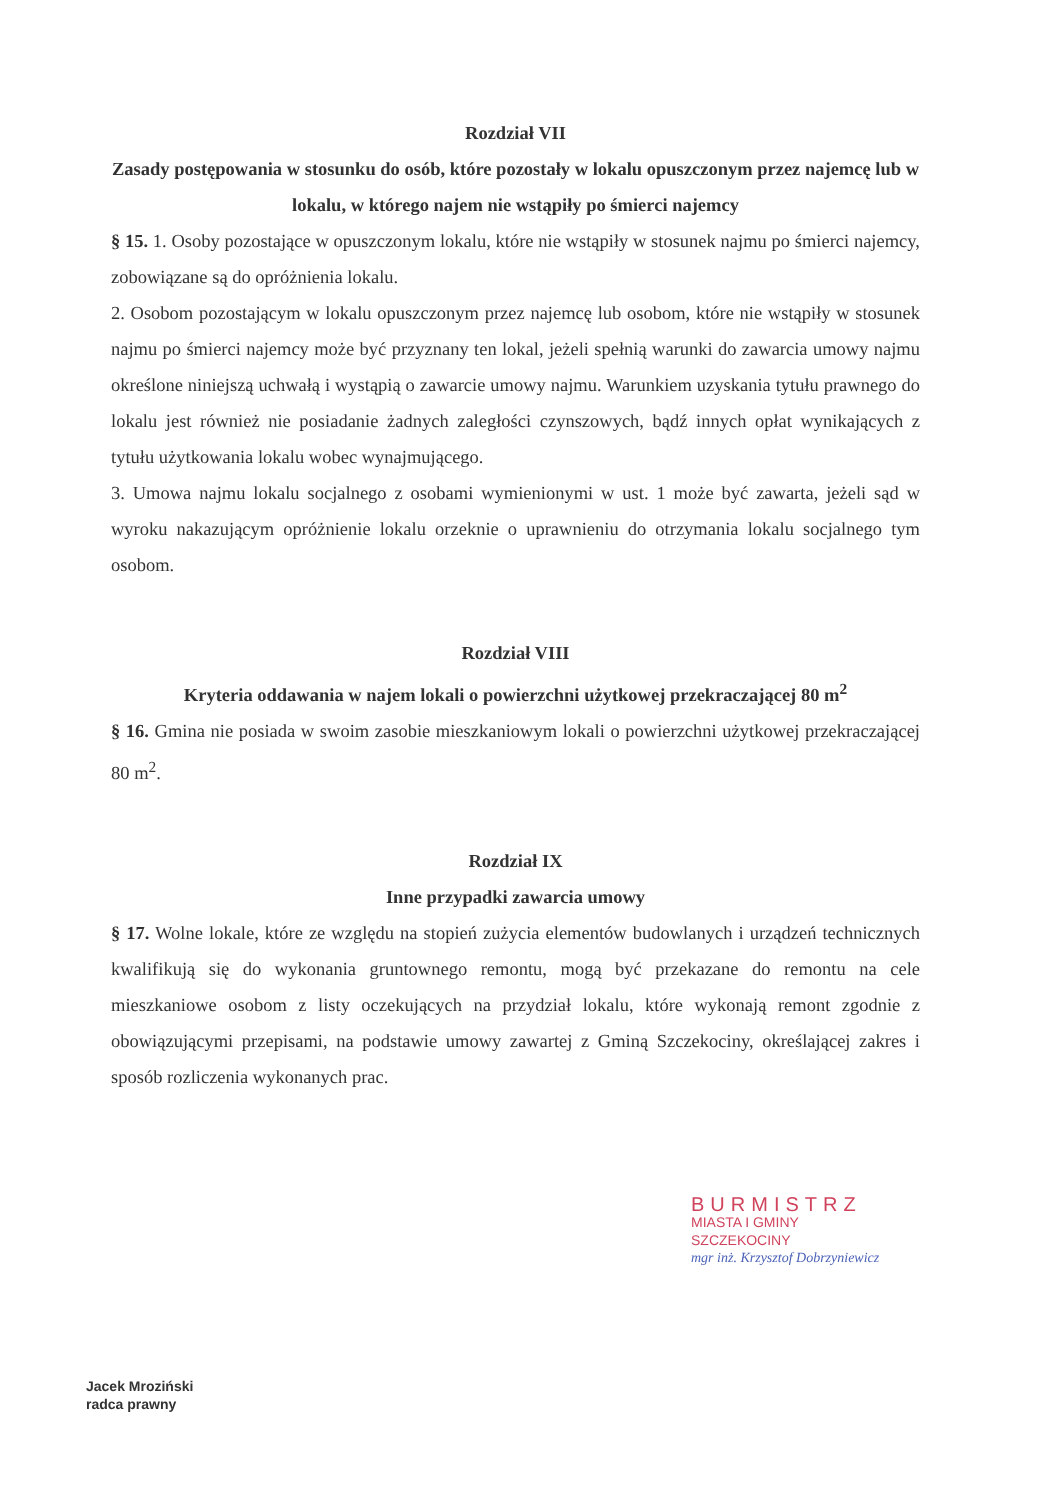Rozdział VII
Zasady postępowania w stosunku do osób, które pozostały w lokalu opuszczonym przez najemcę lub w lokalu, w którego najem nie wstąpiły po śmierci najemcy
§ 15. 1. Osoby pozostające w opuszczonym lokalu, które nie wstąpiły w stosunek najmu po śmierci najemcy, zobowiązane są do opróżnienia lokalu.
2. Osobom pozostającym w lokalu opuszczonym przez najemcę lub osobom, które nie wstąpiły w stosunek najmu po śmierci najemcy może być przyznany ten lokal, jeżeli spełnią warunki do zawarcia umowy najmu określone niniejszą uchwałą i wystąpią o zawarcie umowy najmu. Warunkiem uzyskania tytułu prawnego do lokalu jest również nie posiadanie żadnych zaległości czynszowych, bądź innych opłat wynikających z tytułu użytkowania lokalu wobec wynajmującego.
3. Umowa najmu lokalu socjalnego z osobami wymienionymi w ust. 1 może być zawarta, jeżeli sąd w wyroku nakazującym opróżnienie lokalu orzeknie o uprawnieniu do otrzymania lokalu socjalnego tym osobom.
Rozdział VIII
Kryteria oddawania w najem lokali o powierzchni użytkowej przekraczającej 80 m<sup>2</sup>
§ 16. Gmina nie posiada w swoim zasobie mieszkaniowym lokali o powierzchni użytkowej przekraczającej 80 m<sup>2</sup>.
Rozdział IX
Inne przypadki zawarcia umowy
§ 17. Wolne lokale, które ze względu na stopień zużycia elementów budowlanych i urządzeń technicznych kwalifikują się do wykonania gruntownego remontu, mogą być przekazane do remontu na cele mieszkaniowe osobom z listy oczekujących na przydział lokalu, które wykonają remont zgodnie z obowiązującymi przepisami, na podstawie umowy zawartej z Gminą Szczekociny, określającej zakres i sposób rozliczenia wykonanych prac.
BURMISTRZ
MIASTA I GMINY
SZCZEKOCINY
mgr inż. Krzysztof Dobrzyniewicz
Jacek Mroziński
radca prawny